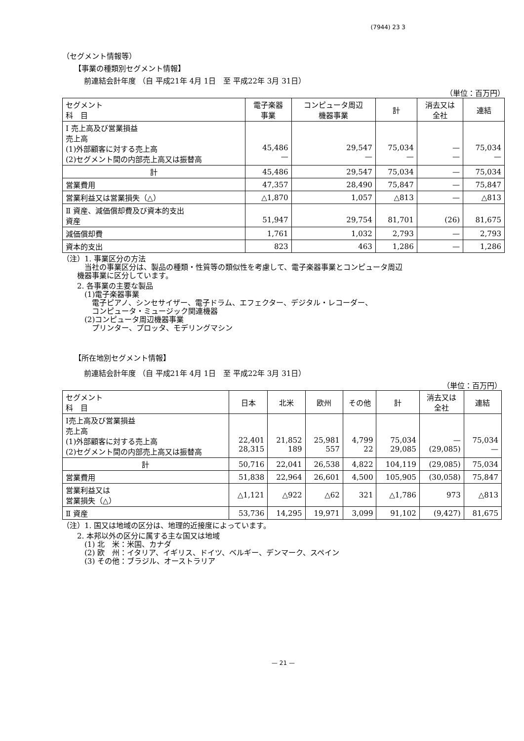(7944) 23 3
（セグメント情報等）
【事業の種類別セグメント情報】
前連結会計年度 （自 平成21年 4月 1日　至 平成22年 3月 31日）
（単位：百万円）
| セグメント 科 目 | 電子楽器 事業 | コンピュータ周辺 機器事業 | 計 | 消去又は 全社 | 連結 |
| --- | --- | --- | --- | --- | --- |
| Ⅰ 売上高及び営業損益 売上高 (1)外部顧客に対する売上高 (2)セグメント間の内部売上高又は振替高 | 45,486 — | 29,547 — | 75,034 — | — — | 75,034 — |
| 計 | 45,486 | 29,547 | 75,034 | — | 75,034 |
| 営業費用 | 47,357 | 28,490 | 75,847 | — | 75,847 |
| 営業利益又は営業損失（△） | △1,870 | 1,057 | △813 | — | △813 |
| Ⅱ 資産、減価償却費及び資本的支出 資産 | 51,947 | 29,754 | 81,701 | (26) | 81,675 |
| 減価償却費 | 1,761 | 1,032 | 2,793 | — | 2,793 |
| 資本的支出 | 823 | 463 | 1,286 | — | 1,286 |
（注）1. 事業区分の方法
　　　当社の事業区分は、製品の種類・性質等の類似性を考慮して、電子楽器事業とコンピュータ周辺
　　機器事業に区分しています。
　　2. 各事業の主要な製品
　　　(1)電子楽器事業
　　　　電子ピアノ、シンセサイザー、電子ドラム、エフェクター、デジタル・レコーダー、
　　　　コンピュータ・ミュージック関連機器
　　　(2)コンピュータ周辺機器事業
　　　　プリンター、プロッタ、モデリングマシン
【所在地別セグメント情報】
前連結会計年度 （自 平成21年 4月 1日　至 平成22年 3月 31日）
（単位：百万円）
| セグメント 科 目 | 日本 | 北米 | 欧州 | その他 | 計 | 消去又は 全社 | 連結 |
| --- | --- | --- | --- | --- | --- | --- | --- |
| Ⅰ売上高及び営業損益 売上高 (1)外部顧客に対する売上高 (2)セグメント間の内部売上高又は振替高 | 22,401 28,315 | 21,852 189 | 25,981 557 | 4,799 22 | 75,034 29,085 | — (29,085) | 75,034 — |
| 計 | 50,716 | 22,041 | 26,538 | 4,822 | 104,119 | (29,085) | 75,034 |
| 営業費用 | 51,838 | 22,964 | 26,601 | 4,500 | 105,905 | (30,058) | 75,847 |
| 営業利益又は 営業損失（△） | △1,121 | △922 | △62 | 321 | △1,786 | 973 | △813 |
| Ⅱ 資産 | 53,736 | 14,295 | 19,971 | 3,099 | 91,102 | (9,427) | 81,675 |
（注）1. 国又は地域の区分は、地理的近接度によっています。
　　2. 本邦以外の区分に属する主な国又は地域
　　　(1) 北　米：米国、カナダ
　　　(2) 欧　州：イタリア、イギリス、ドイツ、ベルギー、デンマーク、スペイン
　　　(3) その他：ブラジル、オーストラリア
— 21 —